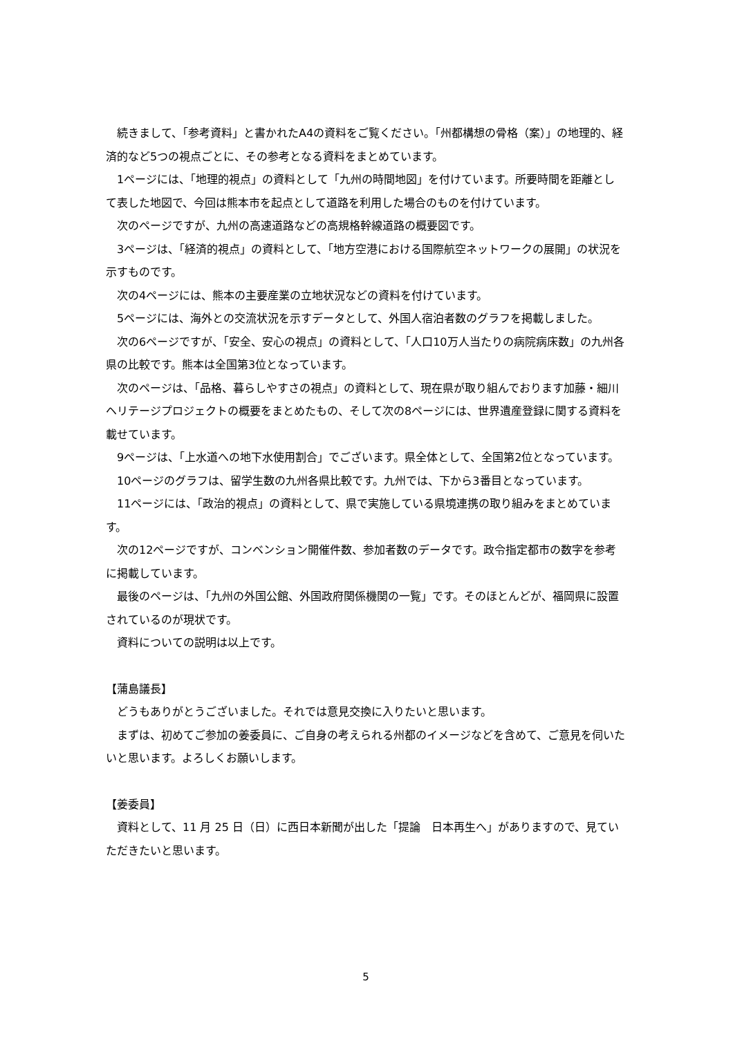続きまして、「参考資料」と書かれたA4の資料をご覧ください。「州都構想の骨格（案）」の地理的、経済的など5つの視点ごとに、その参考となる資料をまとめています。
1ページには、「地理的視点」の資料として「九州の時間地図」を付けています。所要時間を距離として表した地図で、今回は熊本市を起点として道路を利用した場合のものを付けています。
次のページですが、九州の高速道路などの高規格幹線道路の概要図です。
3ページは、「経済的視点」の資料として、「地方空港における国際航空ネットワークの展開」の状況を示すものです。
次の4ページには、熊本の主要産業の立地状況などの資料を付けています。
5ページには、海外との交流状況を示すデータとして、外国人宿泊者数のグラフを掲載しました。
次の6ページですが、「安全、安心の視点」の資料として、「人口10万人当たりの病院病床数」の九州各県の比較です。熊本は全国第3位となっています。
次のページは、「品格、暮らしやすさの視点」の資料として、現在県が取り組んでおります加藤・細川ヘリテージプロジェクトの概要をまとめたもの、そして次の8ページには、世界遺産登録に関する資料を載せています。
9ページは、「上水道への地下水使用割合」でございます。県全体として、全国第2位となっています。
10ページのグラフは、留学生数の九州各県比較です。九州では、下から3番目となっています。
11ページには、「政治的視点」の資料として、県で実施している県境連携の取り組みをまとめています。
次の12ページですが、コンベンション開催件数、参加者数のデータです。政令指定都市の数字を参考に掲載しています。
最後のページは、「九州の外国公館、外国政府関係機関の一覧」です。そのほとんどが、福岡県に設置されているのが現状です。
資料についての説明は以上です。
【蒲島議長】
どうもありがとうございました。それでは意見交換に入りたいと思います。
まずは、初めてご参加の姜委員に、ご自身の考えられる州都のイメージなどを含めて、ご意見を伺いたいと思います。よろしくお願いします。
【姜委員】
資料として、11 月 25 日（日）に西日本新聞が出した「提論　日本再生へ」がありますので、見ていただきたいと思います。
5